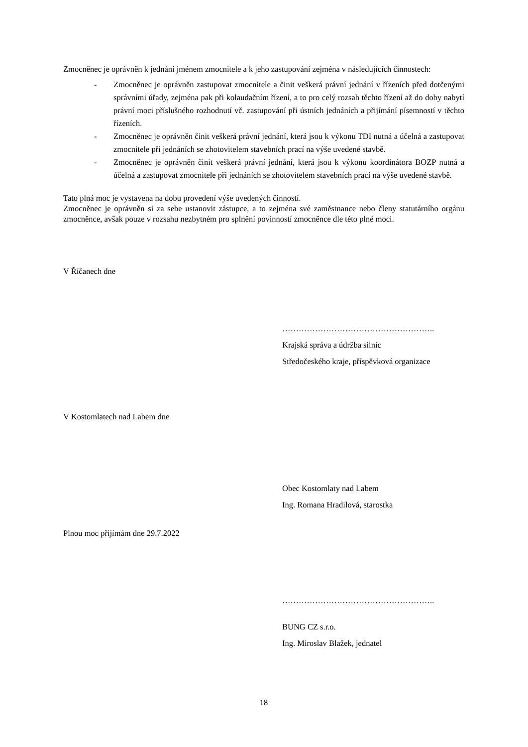Zmocněnec je oprávněn k jednání jménem zmocnitele a k jeho zastupování zejména v následujících činnostech:
- Zmocněnec je oprávněn zastupovat zmocnitele a činit veškerá právní jednání v řízeních před dotčenými správními úřady, zejména pak při kolaudačním řízení, a to pro celý rozsah těchto řízení až do doby nabytí právní moci příslušného rozhodnutí vč. zastupování při ústních jednáních a přijímání písemností v těchto řízeních.
- Zmocněnec je oprávněn činit veškerá právní jednání, která jsou k výkonu TDI nutná a účelná a zastupovat zmocnitele při jednáních se zhotovitelem stavebních prací na výše uvedené stavbě.
- Zmocněnec je oprávněn činit veškerá právní jednání, která jsou k výkonu koordinátora BOZP nutná a účelná a zastupovat zmocnitele při jednáních se zhotovitelem stavebních prací na výše uvedené stavbě.
Tato plná moc je vystavena na dobu provedení výše uvedených činností.
Zmocněnec je oprávněn si za sebe ustanovit zástupce, a to zejména své zaměstnance nebo členy statutárního orgánu zmocněnce, avšak pouze v rozsahu nezbytném pro splnění povinností zmocněnce dle této plné moci.
V Říčanech dne
………………………………………………..
Krajská správa a údržba silnic
Středočeského kraje, příspěvková organizace
V Kostomlatech nad Labem dne
Obec Kostomlaty nad Labem
Ing. Romana Hradilová, starostka
Plnou moc přijímám dne 29.7.2022
………………………………………………..
BUNG CZ s.r.o.
Ing. Miroslav Blažek, jednatel
18